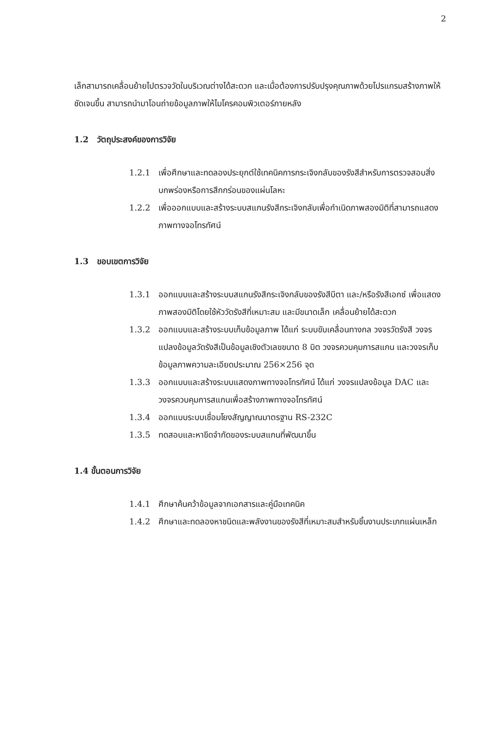2
เล็กสามารถเคลื่อนย้ายไปตรวจวัดในบริเวณต่างได้สะดวก และเมื่อต้องการปรับปรุงคุณภาพด้วยโปรแกรมสร้างภาพให้ชัดเจนขึ้น สามารถนำมาโอนถ่ายข้อมูลภาพให้ไมโครคอมพิวเตอร์ภายหลัง
1.2 วัตถุประสงค์ของการวิจัย
1.2.1 เพื่อศึกษาและทดลองประยุกต์ใช้เทคนิคการกระเจิงกลับของรังสีสำหรับการตรวจสอบสิ่งบกพร่องหรือการสึกกร่อนของแผ่นโลหะ
1.2.2 เพื่อออกแบบและสร้างระบบสแกนรังสีกระเจิงกลับเพื่อกำเนิดภาพสองมิติที่สามารถแสดงภาพทางจอโทรทัศน์
1.3 ขอบเขตการวิจัย
1.3.1 ออกแบบและสร้างระบบสแกนรังสีกระเจิงกลับของรังสีบีตา และ/หรือรังสีเอกซ์ เพื่อแสดงภาพสองมิติโดยใช้หัววัดรังสีที่เหมาะสม และมีขนาดเล็ก เคลื่อนย้ายได้สะดวก
1.3.2 ออกแบบและสร้างระบบเก็บข้อมูลภาพ ได้แก่ ระบบขับเคลื่อนทางกล วงจรวัดรังสี วงจรแปลงข้อมูลวัดรังสีเป็นข้อมูลเชิงตัวเลขขนาด 8 บิต วงจรควบคุมการสแกน และวงจรเก็บข้อมูลภาพความละเอียดประมาณ 256×256 จุด
1.3.3 ออกแบบและสร้างระบบแสดงภาพทางจอโทรทัศน์ ได้แก่ วงจรแปลงข้อมูล DAC และวงจรควบคุมการสแกนเพื่อสร้างภาพทางจอโทรทัศน์
1.3.4 ออกแบบระบบเชื่อมโยงสัญญาณมาตรฐาน RS-232C
1.3.5 ทดสอบและหาขีดจำกัดของระบบสแกนที่พัฒนาขึ้น
1.4 ขั้นตอนการวิจัย
1.4.1 ศึกษาค้นคว้าข้อมูลจากเอกสารและคู่มือเทคนิค
1.4.2 ศึกษาและทดลองหาชนิดและพลังงานของรังสีที่เหมาะสมสำหรับชิ้นงานประเภทแผ่นเหล็ก